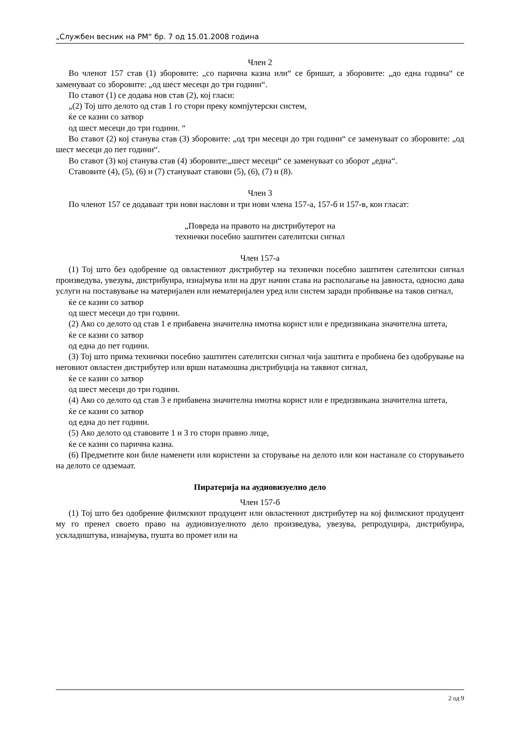„Службен весник на РМ“ бр. 7 од 15.01.2008 година
Член 2
Во членот 157 став (1) зборовите: „со парична казна или“ се бришат, а зборовите: „до една година“ се заменуваат со зборовите: „од шест месеци до три години“.
По ставот (1) се додава нов став (2), кој гласи:
„(2) Тој што делото од став 1 го стори преку компјутерски систем,
ќе се казни со затвор
од шест месеци до три години. “
Во ставот (2) кој станува став (3) зборовите: „од три месеци до три години“ се заменуваат со зборовите: „од шест месеци до пет години“.
Во ставот (3) кој станува став (4) зборовите:„шест месеци“ се заменуваат со зборот „една“.
Ставовите (4), (5), (6) и (7) стануваат ставови (5), (6), (7) и (8).
Член 3
По членот 157 се додаваат три нови наслови и три нови члена 157-а, 157-б и 157-в, кои гласат:
„Повреда на правото на дистрибутерот на
технички посебно заштитен сателитски сигнал
Член 157-а
(1) Тој што без одобрение од овластениот дистрибутер на технички посебно заштитен сателитски сигнал произведува, увезува, дистрибуира, изнајмува или на друг начин става на располагање на јавноста, односно дава услуги на поставување на материјален или нематеријален уред или систем заради пробивање на таков сигнал,
ќе се казни со затвор
од шест месеци до три години.
(2) Ако со делото од став 1 е прибавена значителна имотна корист или е предизвикана значителна штета,
ќе се казни со затвор
од една до пет години.
(3) Тој што прима технички посебно заштитен сателитски сигнал чија заштита е пробиена без одобрување на неговиот овластен дистрибутер или врши натамошна дистрибуција на таквиот сигнал,
ќе се казни со затвор
од шест месеци до три години.
(4) Ако со делото од став 3 е прибавена значителна имотна корист или е предизвикана значителна штета,
ќе се казни со затвор
од една до пет години.
(5) Ако делото од ставовите 1 и 3 го стори правно лице,
ќе се казни со парична казна.
(6) Предметите кои биле наменети или користени за сторување на делото или кои настанале со сторувањето на делото се одземаат.
Пиратерија на аудиовизуелно дело
Член 157-б
(1) Тој што без одобрение филмскиот продуцент или овластениот дистрибутер на кој филмскиот продуцент му го пренел своето право на аудиовизуелното дело произведува, увезува, репродуцира, дистрибуира, ускладиштува, изнајмува, пушта во промет или на
2 од 9